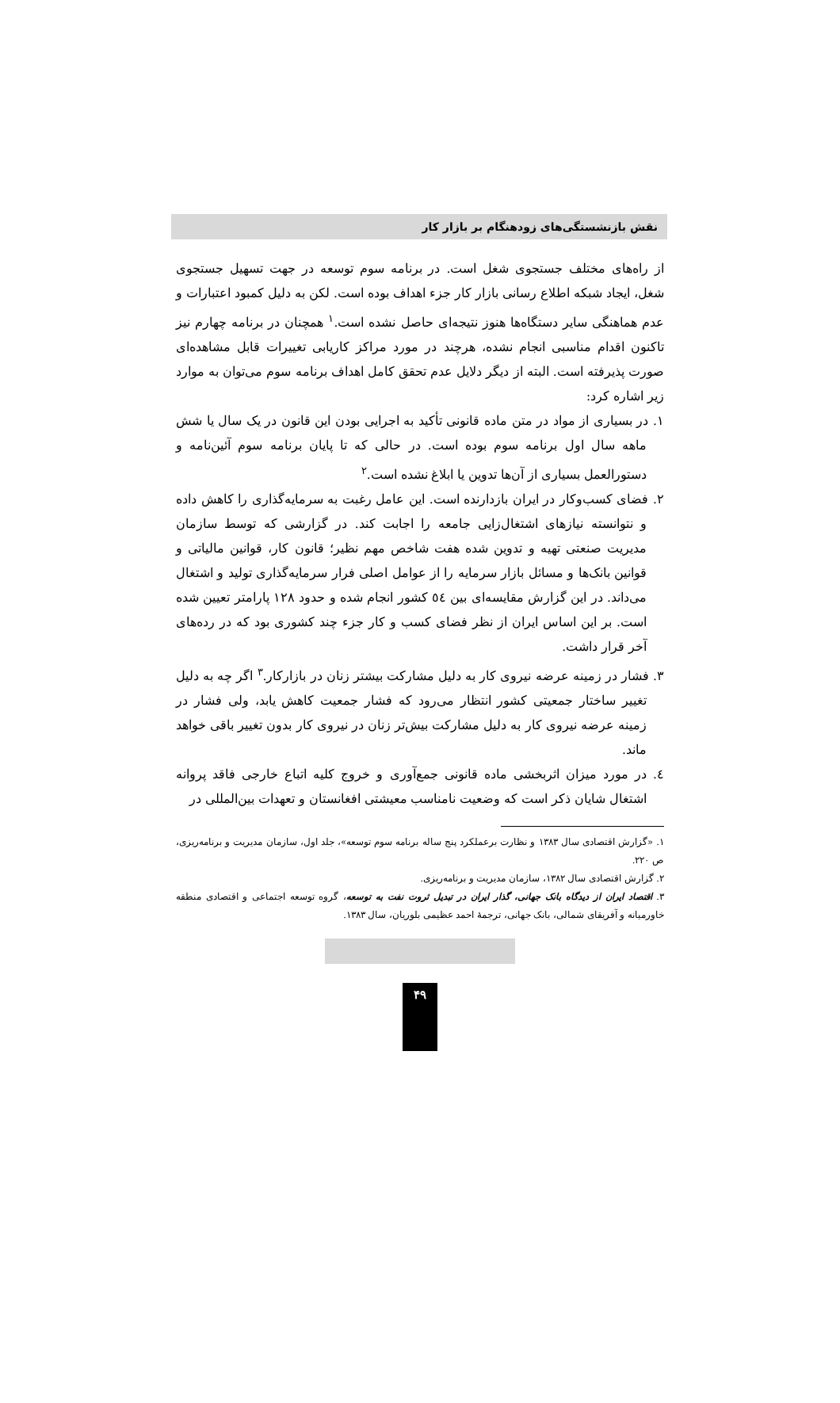نقش بازنشستگی‌های زودهنگام بر بازار کار
از راه‌های مختلف جستجوی شغل است. در برنامه سوم توسعه در جهت تسهیل جستجوی شغل، ایجاد شبکه اطلاع رسانی بازار کار جزء اهداف بوده است. لکن به دلیل کمبود اعتبارات و عدم هماهنگی سایر دستگاه‌ها هنوز نتیجه‌ای حاصل نشده است.<sup>۱</sup> همچنان در برنامه چهارم نیز تاکنون اقدام مناسبی انجام نشده، هرچند در مورد مراکز کاریابی تغییرات قابل مشاهده‌ای صورت پذیرفته است. البته از دیگر دلایل عدم تحقق کامل اهداف برنامه سوم می‌توان به موارد زیر اشاره کرد:
۱. در بسیاری از مواد در متن ماده قانونی تأکید به اجرایی بودن این قانون در یک سال یا شش ماهه سال اول برنامه سوم بوده است. در حالی که تا پایان برنامه سوم آئین‌نامه و دستورالعمل بسیاری از آن‌ها تدوین یا ابلاغ نشده است.<sup>۲</sup>
۲. فضای کسب‌وکار در ایران بازدارنده است. این عامل رغبت به سرمایه‌گذاری را کاهش داده و نتوانسته نیازهای اشتغال‌زایی جامعه را اجابت کند. در گزارشی که توسط سازمان مدیریت صنعتی تهیه و تدوین شده هفت شاخص مهم نظیر؛ قانون کار، قوانین مالیاتی و قوانین بانک‌ها و مسائل بازار سرمایه را از عوامل اصلی فرار سرمایه‌گذاری تولید و اشتغال می‌داند. در این گزارش مقایسه‌ای بین ٥٤ کشور انجام شده و حدود ۱۲۸ پارامتر تعیین شده است. بر این اساس ایران از نظر فضای کسب و کار جزء چند کشوری بود که در رده‌های آخر قرار داشت.
۳. فشار در زمینه عرضه نیروی کار به دلیل مشارکت بیشتر زنان در بازارکار.<sup>۳</sup> اگر چه به دلیل تغییر ساختار جمعیتی کشور انتظار می‌رود که فشار جمعیت کاهش یابد، ولی فشار در زمینه عرضه نیروی کار به دلیل مشارکت بیش‌تر زنان در نیروی کار بدون تغییر باقی خواهد ماند.
٤. در مورد میزان اثربخشی ماده قانونی جمع‌آوری و خروج کلیه اتباع خارجی فاقد پروانه اشتغال شایان ذکر است که وضعیت نامناسب معیشتی افغانستان و تعهدات بین‌المللی در
۱. «گزارش اقتصادی سال ۱۳۸۳ و نظارت برعملکرد پنج ساله برنامه سوم توسعه»، جلد اول، سازمان مدیریت و برنامه‌ریزی، ص ۲۲۰.
۲. گزارش اقتصادی سال ۱۳۸۲، سازمان مدیریت و برنامه‌ریزی.
۳. اقتصاد ایران از دیدگاه بانک جهانی، گذار ایران در تبدیل ثروت نفت به توسعه، گروه توسعه اجتماعی و اقتصادی منطقه خاورمیانه و آفریقای شمالی، بانک جهانی، ترجمهٔ احمد عظیمی بلوریان، سال ۱۳۸۳.
۴۹